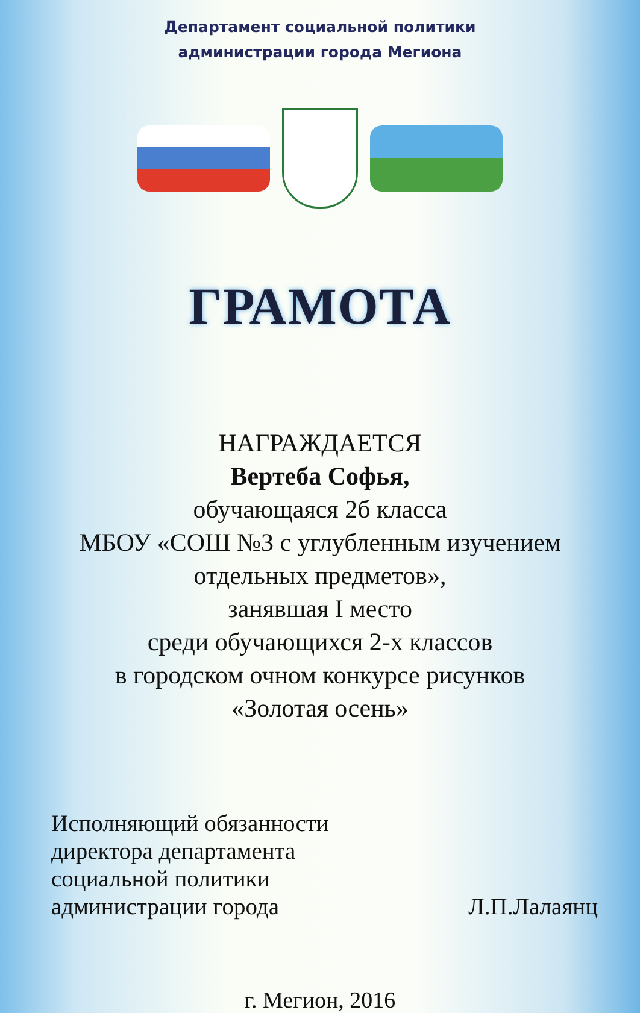Департамент социальной политики
администрации города Мегиона
ГРАМОТА
НАГРАЖДАЕТСЯ
Вертеба Софья,
обучающаяся 2б класса
МБОУ «СОШ №3 с углубленным изучением
отдельных предметов»,
занявшая I место
среди обучающихся 2-х классов
в городском очном конкурсе рисунков
«Золотая осень»
Исполняющий обязанности
директора департамента
социальной политики
администрации города
Л.П.Лалаянц
г. Мегион, 2016